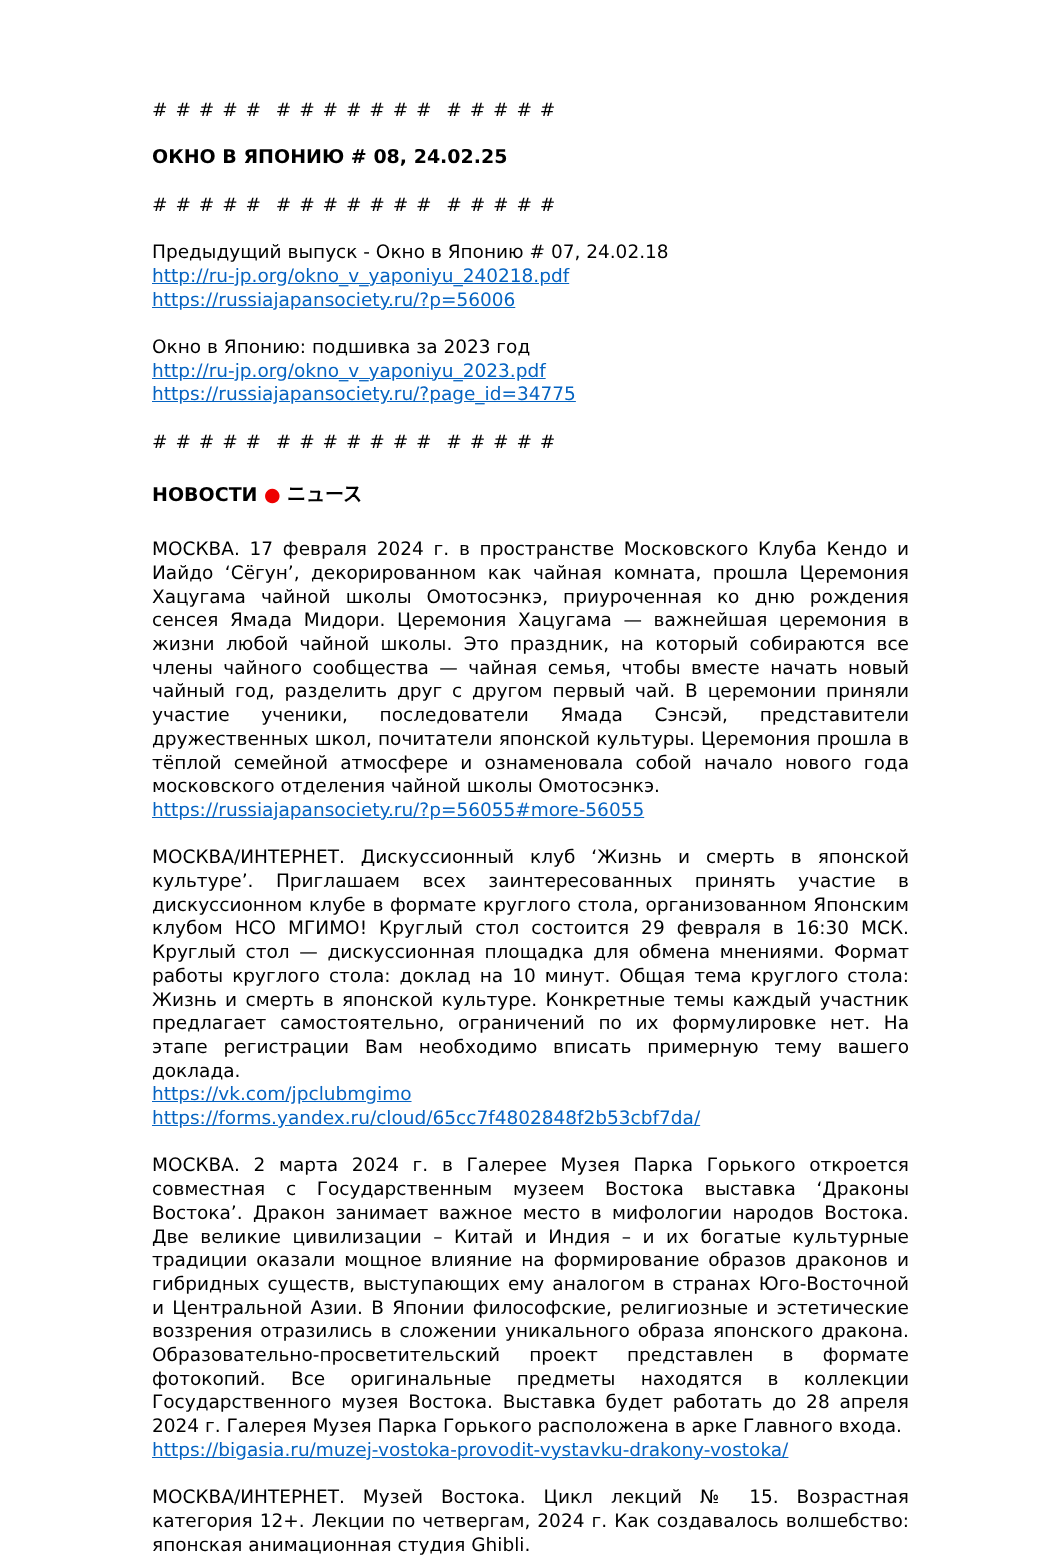# # # # # # # # # # # # # # # # #
ОКНО В ЯПОНИЮ # 08, 24.02.25
# # # # # # # # # # # # # # # # #
Предыдущий выпуск - Окно в Японию # 07, 24.02.18
http://ru-jp.org/okno_v_yaponiyu_240218.pdf
https://russiajapansociety.ru/?p=56006
Окно в Японию: подшивка за 2023 год
http://ru-jp.org/okno_v_yaponiyu_2023.pdf
https://russiajapansociety.ru/?page_id=34775
# # # # # # # # # # # # # # # # #
НОВОСТИ ● ニュース
МОСКВА. 17 февраля 2024 г. в пространстве Московского Клуба Кендо и Иайдо ‘Сёгун’, декорированном как чайная комната, прошла Церемония Хацугама чайной школы Омотосэнкэ, приуроченная ко дню рождения сенсея Ямада Мидори. Церемония Хацугама — важнейшая церемония в жизни любой чайной школы. Это праздник, на который собираются все члены чайного сообщества — чайная семья, чтобы вместе начать новый чайный год, разделить друг с другом первый чай. В церемонии приняли участие ученики, последователи Ямада Сэнсэй, представители дружественных школ, почитатели японской культуры. Церемония прошла в тёплой семейной атмосфере и ознаменовала собой начало нового года московского отделения чайной школы Омотосэнкэ.
https://russiajapansociety.ru/?p=56055#more-56055
МОСКВА/ИНТЕРНЕТ. Дискуссионный клуб ‘Жизнь и смерть в японской культуре’. Приглашаем всех заинтересованных принять участие в дискуссионном клубе в формате круглого стола, организованном Японским клубом НСО МГИМО! Круглый стол состоится 29 февраля в 16:30 МСК. Круглый стол — дискуссионная площадка для обмена мнениями. Формат работы круглого стола: доклад на 10 минут. Общая тема круглого стола: Жизнь и смерть в японской культуре. Конкретные темы каждый участник предлагает самостоятельно, ограничений по их формулировке нет. На этапе регистрации Вам необходимо вписать примерную тему вашего доклада.
https://vk.com/jpclubmgimo
https://forms.yandex.ru/cloud/65cc7f4802848f2b53cbf7da/
МОСКВА. 2 марта 2024 г. в Галерее Музея Парка Горького откроется совместная с Государственным музеем Востока выставка ‘Драконы Востока’. Дракон занимает важное место в мифологии народов Востока. Две великие цивилизации – Китай и Индия – и их богатые культурные традиции оказали мощное влияние на формирование образов драконов и гибридных существ, выступающих ему аналогом в странах Юго-Восточной и Центральной Азии. В Японии философские, религиозные и эстетические воззрения отразились в сложении уникального образа японского дракона. Образовательно-просветительский проект представлен в формате фотокопий. Все оригинальные предметы находятся в коллекции Государственного музея Востока. Выставка будет работать до 28 апреля 2024 г. Галерея Музея Парка Горького расположена в арке Главного входа.
https://bigasia.ru/muzej-vostoka-provodit-vystavku-drakony-vostoka/
МОСКВА/ИНТЕРНЕТ. Музей Востока. Цикл лекций № 15. Возрастная категория 12+. Лекции по четвергам, 2024 г. Как создавалось волшебство: японская анимационная студия Ghibli.